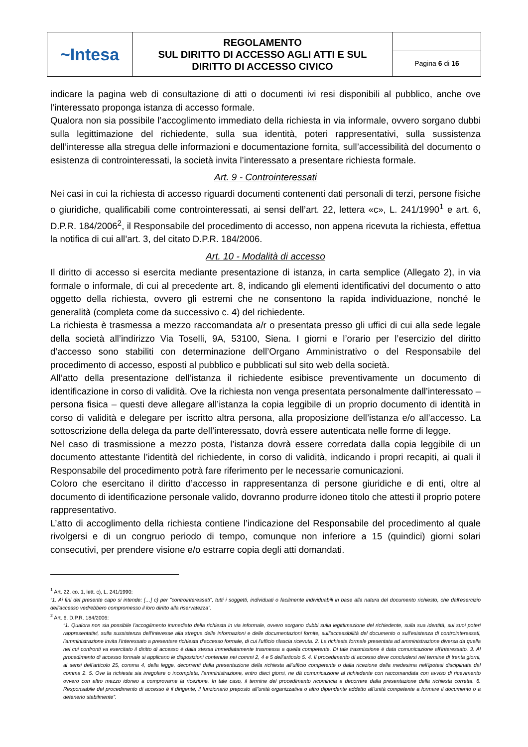| ~Intesa | REGOLAMENTO SUL DIRITTO DI ACCESSO AGLI ATTI E SUL DIRITTO DI ACCESSO CIVICO | |
| | | Pagina 6 di 16 |
indicare la pagina web di consultazione di atti o documenti ivi resi disponibili al pubblico, anche ove l’interessato proponga istanza di accesso formale.
Qualora non sia possibile l’accoglimento immediato della richiesta in via informale, ovvero sorgano dubbi sulla legittimazione del richiedente, sulla sua identità, poteri rappresentativi, sulla sussistenza dell’interesse alla stregua delle informazioni e documentazione fornita, sull’accessibilità del documento o esistenza di controinteressati, la società invita l’interessato a presentare richiesta formale.
Art. 9 - Controinteressati
Nei casi in cui la richiesta di accesso riguardi documenti contenenti dati personali di terzi, persone fisiche o giuridiche, qualificabili come controinteressati, ai sensi dell’art. 22, lettera «c», L. 241/1990<sup>1</sup> e art. 6, D.P.R. 184/2006<sup>2</sup>, il Responsabile del procedimento di accesso, non appena ricevuta la richiesta, effettua la notifica di cui all’art. 3, del citato D.P.R. 184/2006.
Art. 10 - Modalità di accesso
Il diritto di accesso si esercita mediante presentazione di istanza, in carta semplice (Allegato 2), in via formale o informale, di cui al precedente art. 8, indicando gli elementi identificativi del documento o atto oggetto della richiesta, ovvero gli estremi che ne consentono la rapida individuazione, nonché le generalità (completa come da successivo c. 4) del richiedente.
La richiesta è trasmessa a mezzo raccomandata a/r o presentata presso gli uffici di cui alla sede legale della società all’indirizzo Via Toselli, 9A, 53100, Siena. I giorni e l’orario per l’esercizio del diritto d’accesso sono stabiliti con determinazione dell’Organo Amministrativo o del Responsabile del procedimento di accesso, esposti al pubblico e pubblicati sul sito web della società.
All’atto della presentazione dell’istanza il richiedente esibisce preventivamente un documento di identificazione in corso di validità. Ove la richiesta non venga presentata personalmente dall’interessato – persona fisica – questi deve allegare all’istanza la copia leggibile di un proprio documento di identità in corso di validità e delegare per iscritto altra persona, alla proposizione dell’istanza e/o all’accesso. La sottoscrizione della delega da parte dell’interessato, dovrà essere autenticata nelle forme di legge.
Nel caso di trasmissione a mezzo posta, l’istanza dovrà essere corredata dalla copia leggibile di un documento attestante l’identità del richiedente, in corso di validità, indicando i propri recapiti, ai quali il Responsabile del procedimento potrà fare riferimento per le necessarie comunicazioni.
Coloro che esercitano il diritto d’accesso in rappresentanza di persone giuridiche e di enti, oltre al documento di identificazione personale valido, dovranno produrre idoneo titolo che attesti il proprio potere rappresentativo.
L’atto di accoglimento della richiesta contiene l’indicazione del Responsabile del procedimento al quale rivolgersi e di un congruo periodo di tempo, comunque non inferiore a 15 (quindici) giorni solari consecutivi, per prendere visione e/o estrarre copia degli atti domandati.
<sup>1</sup> Art. 22, co. 1, lett. c), L. 241/1990:
“1. Ai fini del presente capo si intende: […] c) per "controinteressati", tutti i soggetti, individuati o facilmente individuabili in base alla natura del documento richiesto, che dall'esercizio dell'accesso vedrebbero compromesso il loro diritto alla riservatezza”.
<sup>2</sup> Art. 6, D.P.R. 184/2006:
“1. Qualora non sia possibile l'accoglimento immediato della richiesta in via informale, ovvero sorgano dubbi sulla legittimazione del richiedente, sulla sua identità, sui suoi poteri rappresentativi, sulla sussistenza dell'interesse alla stregua delle informazioni e delle documentazioni fornite, sull'accessibilità del documento o sull'esistenza di controinteressati, l'amministrazione invita l'interessato a presentare richiesta d'accesso formale, di cui l'ufficio rilascia ricevuta. 2. La richiesta formale presentata ad amministrazione diversa da quella nei cui confronti va esercitato il diritto di accesso è dalla stessa immediatamente trasmessa a quella competente. Di tale trasmissione è data comunicazione all'interessato. 3. Al procedimento di accesso formale si applicano le disposizioni contenute nei commi 2, 4 e 5 dell'articolo 5. 4. Il procedimento di accesso deve concludersi nel termine di trenta giorni, ai sensi dell'articolo 25, comma 4, della legge, decorrenti dalla presentazione della richiesta all'ufficio competente o dalla ricezione della medesima nell'ipotesi disciplinata dal comma 2. 5. Ove la richiesta sia irregolare o incompleta, l'amministrazione, entro dieci giorni, ne dà comunicazione al richiedente con raccomandata con avviso di ricevimento ovvero con altro mezzo idoneo a comprovarne la ricezione. In tale caso, il termine del procedimento ricomincia a decorrere dalla presentazione della richiesta corretta. 6. Responsabile del procedimento di accesso è il dirigente, il funzionario preposto all'unità organizzativa o altro dipendente addetto all'unità competente a formare il documento o a detenerlo stabilmente”.